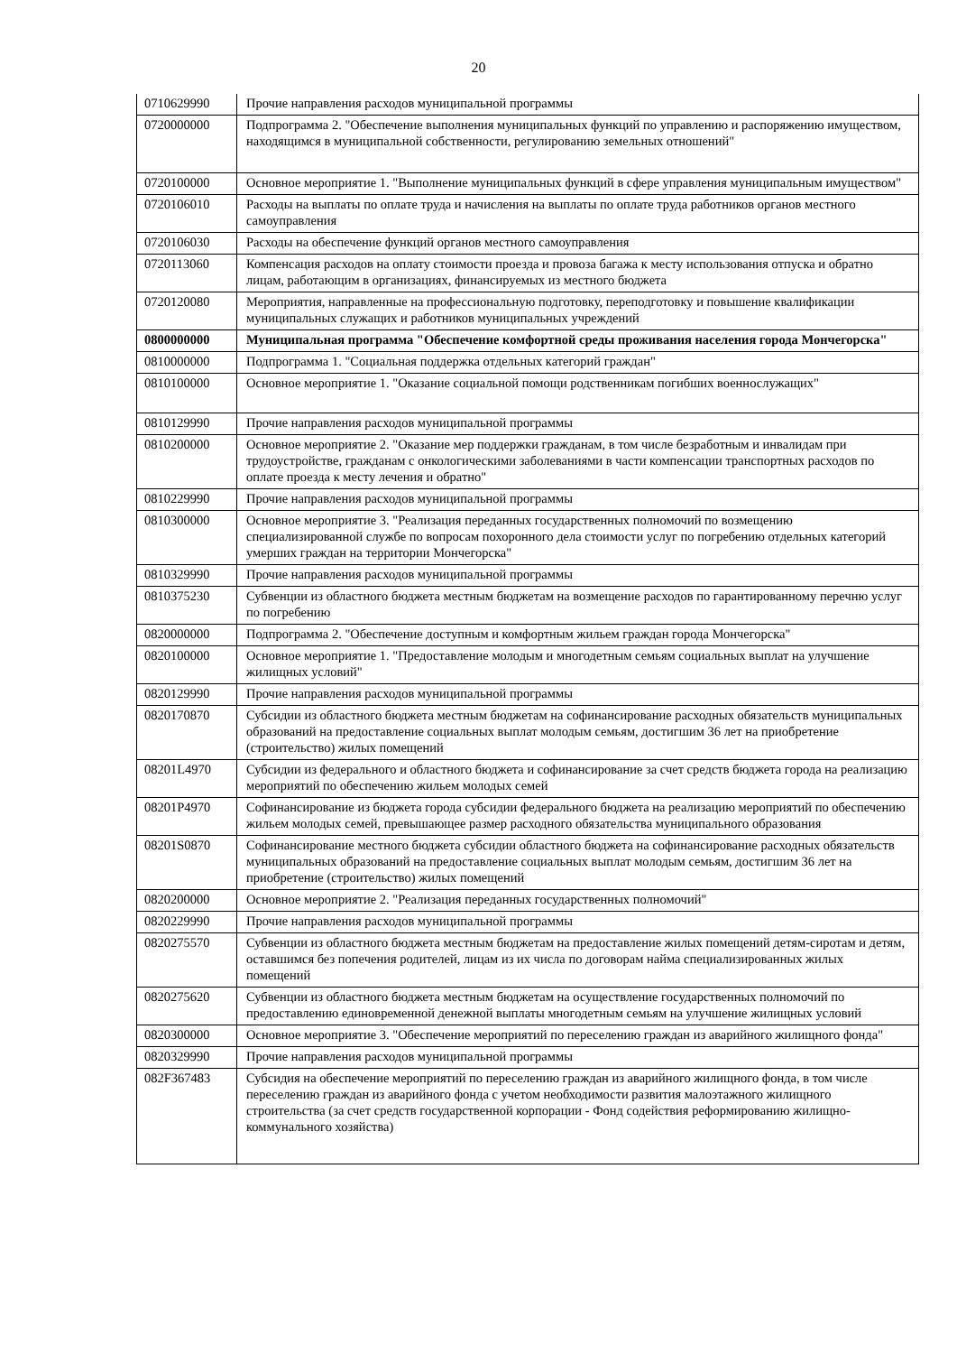20
| 0710629990 | Прочие направления расходов муниципальной программы |
| 0720000000 | Подпрограмма 2. "Обеспечение выполнения муниципальных функций по управлению и распоряжению имуществом, находящимся в муниципальной собственности, регулированию земельных отношений" |
| 0720100000 | Основное мероприятие 1. "Выполнение муниципальных функций в сфере управления муниципальным имуществом" |
| 0720106010 | Расходы на выплаты по оплате труда и начисления на выплаты по оплате труда работников органов местного самоуправления |
| 0720106030 | Расходы на обеспечение функций органов местного самоуправления |
| 0720113060 | Компенсация расходов на оплату стоимости проезда и провоза багажа к месту использования отпуска и обратно лицам, работающим в организациях, финансируемых из местного бюджета |
| 0720120080 | Мероприятия, направленные на профессиональную подготовку, переподготовку и повышение квалификации муниципальных служащих и работников муниципальных учреждений |
| 0800000000 | Муниципальная программа "Обеспечение комфортной среды проживания населения города Мончегорска" |
| 0810000000 | Подпрограмма 1. "Социальная поддержка отдельных категорий граждан" |
| 0810100000 | Основное мероприятие 1. "Оказание социальной помощи родственникам погибших военнослужащих" |
| 0810129990 | Прочие направления расходов муниципальной программы |
| 0810200000 | Основное мероприятие 2. "Оказание мер поддержки гражданам, в том числе безработным и инвалидам при трудоустройстве, гражданам с онкологическими заболеваниями в части компенсации транспортных расходов по оплате проезда к месту лечения и обратно" |
| 0810229990 | Прочие направления расходов муниципальной программы |
| 0810300000 | Основное мероприятие 3. "Реализация переданных государственных полномочий по возмещению специализированной службе по вопросам похоронного дела стоимости услуг по погребению отдельных категорий умерших граждан на территории Мончегорска" |
| 0810329990 | Прочие направления расходов муниципальной программы |
| 0810375230 | Субвенции из областного бюджета местным бюджетам на возмещение расходов по гарантированному перечню услуг по погребению |
| 0820000000 | Подпрограмма 2. "Обеспечение доступным и комфортным жильем граждан города Мончегорска" |
| 0820100000 | Основное мероприятие 1. "Предоставление молодым и многодетным семьям социальных выплат на улучшение жилищных условий" |
| 0820129990 | Прочие направления расходов муниципальной программы |
| 0820170870 | Субсидии из областного бюджета местным бюджетам на софинансирование расходных обязательств муниципальных образований на предоставление социальных выплат молодым семьям, достигшим 36 лет на приобретение (строительство) жилых помещений |
| 08201L4970 | Субсидии из федерального и областного бюджета и софинансирование за счет средств бюджета города на реализацию мероприятий по обеспечению жильем молодых семей |
| 08201P4970 | Софинансирование из бюджета города субсидии федерального бюджета на реализацию мероприятий по обеспечению жильем молодых семей, превышающее размер расходного обязательства муниципального образования |
| 08201S0870 | Софинансирование местного бюджета субсидии областного бюджета на софинансирование расходных обязательств муниципальных образований на предоставление социальных выплат молодым семьям, достигшим 36 лет на приобретение (строительство) жилых помещений |
| 0820200000 | Основное мероприятие 2. "Реализация переданных государственных полномочий" |
| 0820229990 | Прочие направления расходов муниципальной программы |
| 0820275570 | Субвенции из областного бюджета местным бюджетам на предоставление жилых помещений детям-сиротам и детям, оставшимся без попечения родителей, лицам из их числа по договорам найма специализированных жилых помещений |
| 0820275620 | Субвенции из областного бюджета местным бюджетам на осуществление государственных полномочий по предоставлению единовременной денежной выплаты многодетным семьям на улучшение жилищных условий |
| 0820300000 | Основное мероприятие 3. "Обеспечение мероприятий по переселению граждан из аварийного жилищного фонда" |
| 0820329990 | Прочие направления расходов муниципальной программы |
| 082F367483 | Субсидия на обеспечение мероприятий по переселению граждан из аварийного жилищного фонда, в том числе переселению граждан из аварийного фонда с учетом необходимости развития малоэтажного жилищного строительства (за счет средств государственной корпорации - Фонд содействия реформированию жилищно-коммунального хозяйства) |